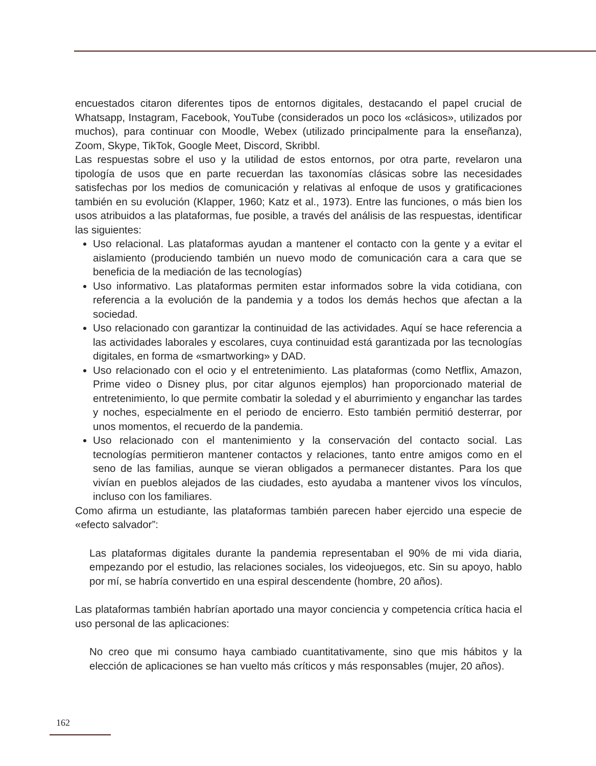encuestados citaron diferentes tipos de entornos digitales, destacando el papel crucial de Whatsapp, Instagram, Facebook, YouTube (considerados un poco los «clásicos», utilizados por muchos), para continuar con Moodle, Webex (utilizado principalmente para la enseñanza), Zoom, Skype, TikTok, Google Meet, Discord, Skribbl.
Las respuestas sobre el uso y la utilidad de estos entornos, por otra parte, revelaron una tipología de usos que en parte recuerdan las taxonomías clásicas sobre las necesidades satisfechas por los medios de comunicación y relativas al enfoque de usos y gratificaciones también en su evolución (Klapper, 1960; Katz et al., 1973). Entre las funciones, o más bien los usos atribuidos a las plataformas, fue posible, a través del análisis de las respuestas, identificar las siguientes:
Uso relacional. Las plataformas ayudan a mantener el contacto con la gente y a evitar el aislamiento (produciendo también un nuevo modo de comunicación cara a cara que se beneficia de la mediación de las tecnologías)
Uso informativo. Las plataformas permiten estar informados sobre la vida cotidiana, con referencia a la evolución de la pandemia y a todos los demás hechos que afectan a la sociedad.
Uso relacionado con garantizar la continuidad de las actividades. Aquí se hace referencia a las actividades laborales y escolares, cuya continuidad está garantizada por las tecnologías digitales, en forma de «smartworking» y DAD.
Uso relacionado con el ocio y el entretenimiento. Las plataformas (como Netflix, Amazon, Prime video o Disney plus, por citar algunos ejemplos) han proporcionado material de entretenimiento, lo que permite combatir la soledad y el aburrimiento y enganchar las tardes y noches, especialmente en el periodo de encierro. Esto también permitió desterrar, por unos momentos, el recuerdo de la pandemia.
Uso relacionado con el mantenimiento y la conservación del contacto social. Las tecnologías permitieron mantener contactos y relaciones, tanto entre amigos como en el seno de las familias, aunque se vieran obligados a permanecer distantes. Para los que vivían en pueblos alejados de las ciudades, esto ayudaba a mantener vivos los vínculos, incluso con los familiares.
Como afirma un estudiante, las plataformas también parecen haber ejercido una especie de «efecto salvador”:
Las plataformas digitales durante la pandemia representaban el 90% de mi vida diaria, empezando por el estudio, las relaciones sociales, los videojuegos, etc. Sin su apoyo, hablo por mí, se habría convertido en una espiral descendente (hombre, 20 años).
Las plataformas también habrían aportado una mayor conciencia y competencia crítica hacia el uso personal de las aplicaciones:
No creo que mi consumo haya cambiado cuantitativamente, sino que mis hábitos y la elección de aplicaciones se han vuelto más críticos y más responsables (mujer, 20 años).
162